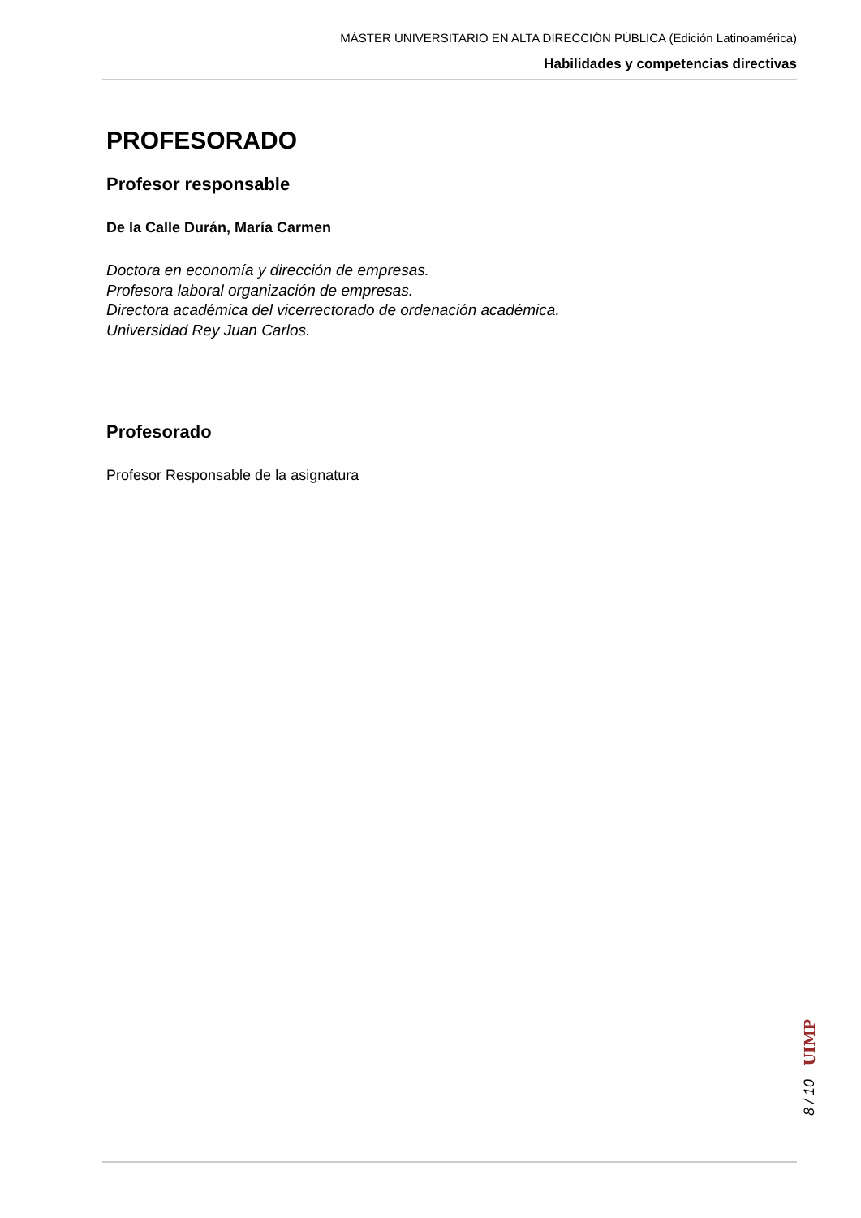MÁSTER UNIVERSITARIO EN ALTA DIRECCIÓN PÚBLICA (Edición Latinoamérica)
Habilidades y competencias directivas
PROFESORADO
Profesor responsable
De la Calle Durán, María Carmen
Doctora en economía y dirección de empresas.
Profesora laboral organización de empresas.
Directora académica del vicerrectorado de ordenación académica.
Universidad Rey Juan Carlos.
Profesorado
Profesor Responsable de la asignatura
UIMP
8 / 10